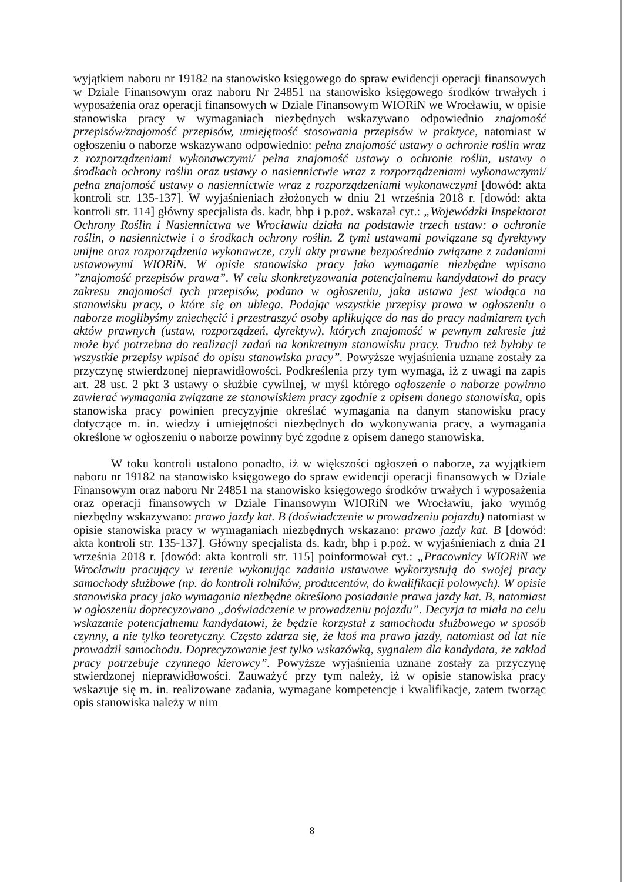wyjątkiem naboru nr 19182 na stanowisko księgowego do spraw ewidencji operacji finansowych w Dziale Finansowym oraz naboru Nr 24851 na stanowisko księgowego środków trwałych i wyposażenia oraz operacji finansowych w Dziale Finansowym WIORiN we Wrocławiu, w opisie stanowiska pracy w wymaganiach niezbędnych wskazywano odpowiednio znajomość przepisów/znajomość przepisów, umiejętność stosowania przepisów w praktyce, natomiast w ogłoszeniu o naborze wskazywano odpowiednio: pełna znajomość ustawy o ochronie roślin wraz z rozporządzeniami wykonawczymi/ pełna znajomość ustawy o ochronie roślin, ustawy o środkach ochrony roślin oraz ustawy o nasiennictwie wraz z rozporządzeniami wykonawczymi/ pełna znajomość ustawy o nasiennictwie wraz z rozporządzeniami wykonawczymi [dowód: akta kontroli str. 135-137]. W wyjaśnieniach złożonych w dniu 21 września 2018 r. [dowód: akta kontroli str. 114] główny specjalista ds. kadr, bhp i p.poż. wskazał cyt.: „Wojewódzki Inspektorat Ochrony Roślin i Nasiennictwa we Wrocławiu działa na podstawie trzech ustaw: o ochronie roślin, o nasiennictwie i o środkach ochrony roślin. Z tymi ustawami powiązane są dyrektywy unijne oraz rozporządzenia wykonawcze, czyli akty prawne bezpośrednio związane z zadaniami ustawowymi WIORiN. W opisie stanowiska pracy jako wymaganie niezbędne wpisano ”znajomość przepisów prawa”. W celu skonkretyzowania potencjalnemu kandydatowi do pracy zakresu znajomości tych przepisów, podano w ogłoszeniu, jaka ustawa jest wiodąca na stanowisku pracy, o które się on ubiega. Podając wszystkie przepisy prawa w ogłoszeniu o naborze moglibyśmy zniechęcić i przestraszyć osoby aplikujące do nas do pracy nadmiarem tych aktów prawnych (ustaw, rozporządzeń, dyrektyw), których znajomość w pewnym zakresie już może być potrzebna do realizacji zadań na konkretnym stanowisku pracy. Trudno też byłoby te wszystkie przepisy wpisać do opisu stanowiska pracy”. Powyższe wyjaśnienia uznane zostały za przyczynę stwierdzonej nieprawidłowości. Podkreślenia przy tym wymaga, iż z uwagi na zapis art. 28 ust. 2 pkt 3 ustawy o służbie cywilnej, w myśl którego ogłoszenie o naborze powinno zawierać wymagania związane ze stanowiskiem pracy zgodnie z opisem danego stanowiska, opis stanowiska pracy powinien precyzyjnie określać wymagania na danym stanowisku pracy dotyczące m. in. wiedzy i umiejętności niezbędnych do wykonywania pracy, a wymagania określone w ogłoszeniu o naborze powinny być zgodne z opisem danego stanowiska.
W toku kontroli ustalono ponadto, iż w większości ogłoszeń o naborze, za wyjątkiem naboru nr 19182 na stanowisko księgowego do spraw ewidencji operacji finansowych w Dziale Finansowym oraz naboru Nr 24851 na stanowisko księgowego środków trwałych i wyposażenia oraz operacji finansowych w Dziale Finansowym WIORiN we Wrocławiu, jako wymóg niezbędny wskazywano: prawo jazdy kat. B (doświadczenie w prowadzeniu pojazdu) natomiast w opisie stanowiska pracy w wymaganiach niezbędnych wskazano: prawo jazdy kat. B [dowód: akta kontroli str. 135-137]. Główny specjalista ds. kadr, bhp i p.poż. w wyjaśnieniach z dnia 21 września 2018 r. [dowód: akta kontroli str. 115] poinformował cyt.: „Pracownicy WIORiN we Wrocławiu pracujący w terenie wykonując zadania ustawowe wykorzystują do swojej pracy samochody służbowe (np. do kontroli rolników, producentów, do kwalifikacji polowych). W opisie stanowiska pracy jako wymagania niezbędne określono posiadanie prawa jazdy kat. B, natomiast w ogłoszeniu doprecyzowano „doświadczenie w prowadzeniu pojazdu”. Decyzja ta miała na celu wskazanie potencjalnemu kandydatowi, że będzie korzystał z samochodu służbowego w sposób czynny, a nie tylko teoretyczny. Często zdarza się, że ktoś ma prawo jazdy, natomiast od lat nie prowadził samochodu. Doprecyzowanie jest tylko wskazówką, sygnałem dla kandydata, że zakład pracy potrzebuje czynnego kierowcy”. Powyższe wyjaśnienia uznane zostały za przyczynę stwierdzonej nieprawidłowości. Zauważyć przy tym należy, iż w opisie stanowiska pracy wskazuje się m. in. realizowane zadania, wymagane kompetencje i kwalifikacje, zatem tworząc opis stanowiska należy w nim
8